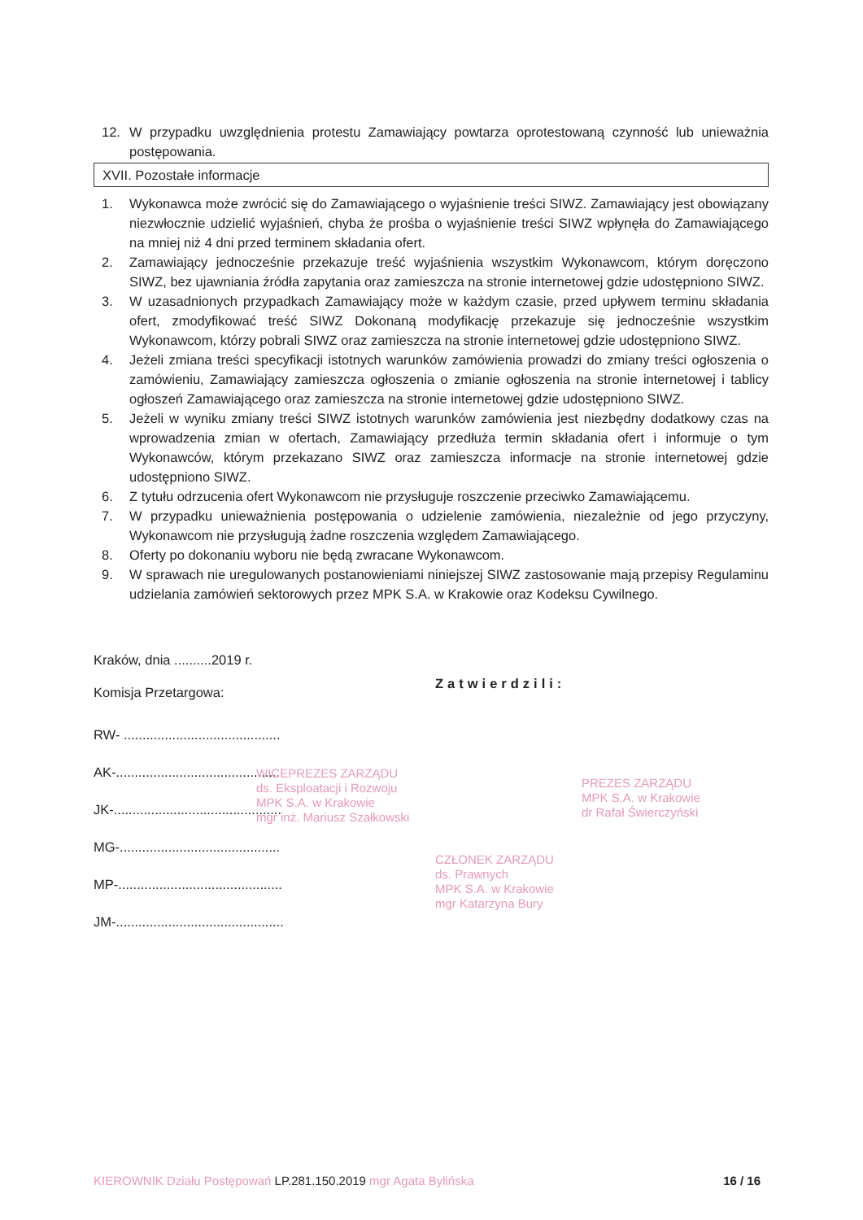12. W przypadku uwzględnienia protestu Zamawiający powtarza oprotestowaną czynność lub unieważnia postępowania.
XVII. Pozostałe informacje
1. Wykonawca może zwrócić się do Zamawiającego o wyjaśnienie treści SIWZ. Zamawiający jest obowiązany niezwłocznie udzielić wyjaśnień, chyba że prośba o wyjaśnienie treści SIWZ wpłynęła do Zamawiającego na mniej niż 4 dni przed terminem składania ofert.
2. Zamawiający jednocześnie przekazuje treść wyjaśnienia wszystkim Wykonawcom, którym doręczono SIWZ, bez ujawniania źródła zapytania oraz zamieszcza na stronie internetowej gdzie udostępniono SIWZ.
3. W uzasadnionych przypadkach Zamawiający może w każdym czasie, przed upływem terminu składania ofert, zmodyfikować treść SIWZ Dokonaną modyfikację przekazuje się jednocześnie wszystkim Wykonawcom, którzy pobrali SIWZ oraz zamieszcza na stronie internetowej gdzie udostępniono SIWZ.
4. Jeżeli zmiana treści specyfikacji istotnych warunków zamówienia prowadzi do zmiany treści ogłoszenia o zamówieniu, Zamawiający zamieszcza ogłoszenia o zmianie ogłoszenia na stronie internetowej i tablicy ogłoszeń Zamawiającego oraz zamieszcza na stronie internetowej gdzie udostępniono SIWZ.
5. Jeżeli w wyniku zmiany treści SIWZ istotnych warunków zamówienia jest niezbędny dodatkowy czas na wprowadzenia zmian w ofertach, Zamawiający przedłuża termin składania ofert i informuje o tym Wykonawców, którym przekazano SIWZ oraz zamieszcza informacje na stronie internetowej gdzie udostępniono SIWZ.
6. Z tytułu odrzucenia ofert Wykonawcom nie przysługuje roszczenie przeciwko Zamawiającemu.
7. W przypadku unieważnienia postępowania o udzielenie zamówienia, niezależnie od jego przyczyny, Wykonawcom nie przysługują żadne roszczenia względem Zamawiającego.
8. Oferty po dokonaniu wyboru nie będą zwracane Wykonawcom.
9. W sprawach nie uregulowanych postanowieniami niniejszej SIWZ zastosowanie mają przepisy Regulaminu udzielania zamówień sektorowych przez MPK S.A. w Krakowie oraz Kodeksu Cywilnego.
Kraków, dnia ..........2019 r.
Komisja Przetargowa:
RW- ..........................................
AK-............................................
JK-.............................................
MG-...........................................
MP-............................................
JM-.............................................
Zatwierdzili:
WICEPREZES ZARZĄDU
ds. Eksploatacji i Rozwoju
MPK S.A. w Krakowie
mgr inż. Mariusz Szałkowski
PREZES ZARZĄDU
MPK S.A. w Krakowie
dr Rafał Świerczyński
CZŁONEK ZARZĄDU
ds. Prawnych
MPK S.A. w Krakowie
mgr Katarzyna Bury
KIEROWNIK Działu Postępowań LP.281.150.2019 mgr Agata Bylińska 16 / 16